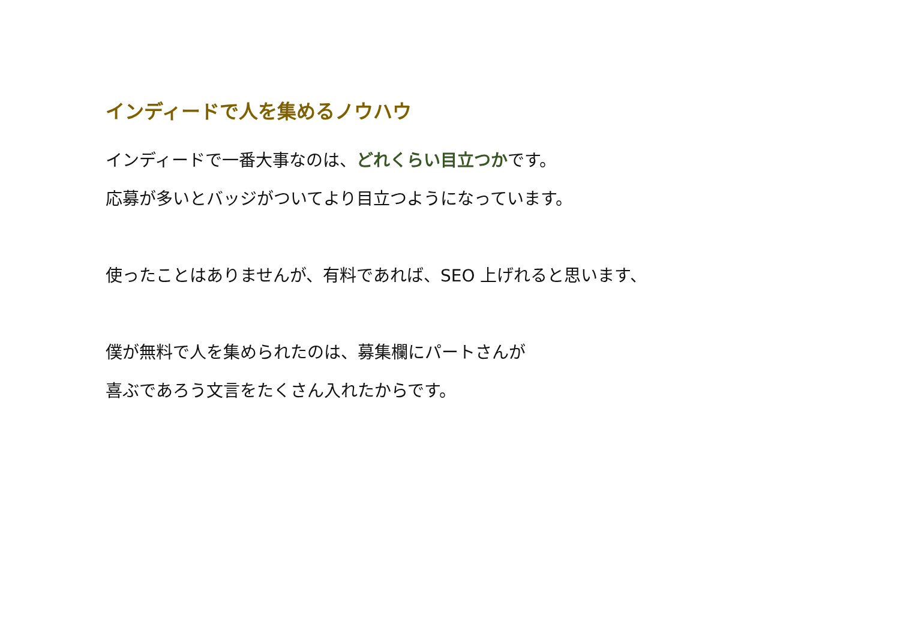インディードで人を集めるノウハウ
インディードで一番大事なのは、どれくらい目立つかです。
応募が多いとバッジがついてより目立つようになっています。
使ったことはありませんが、有料であれば、SEO 上げれると思います、
僕が無料で人を集められたのは、募集欄にパートさんが
喜ぶであろう文言をたくさん入れたからです。